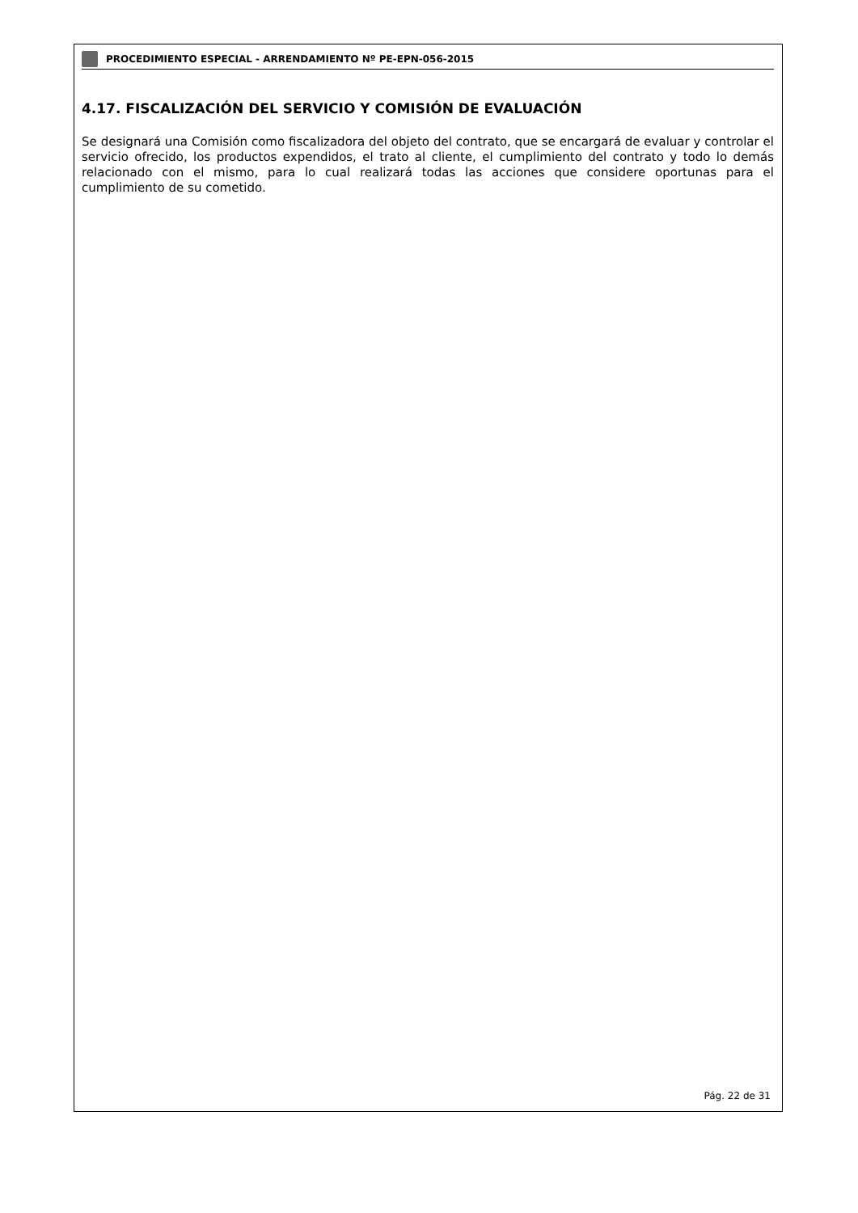PROCEDIMIENTO ESPECIAL - ARRENDAMIENTO Nº PE-EPN-056-2015
4.17. FISCALIZACIÓN DEL SERVICIO Y COMISIÓN DE EVALUACIÓN
Se designará una Comisión como fiscalizadora del objeto del contrato, que se encargará de evaluar y controlar el servicio ofrecido, los productos expendidos, el trato al cliente, el cumplimiento del contrato y todo lo demás relacionado con el mismo, para lo cual realizará todas las acciones que considere oportunas para el cumplimiento de su cometido.
Pág. 22 de 31